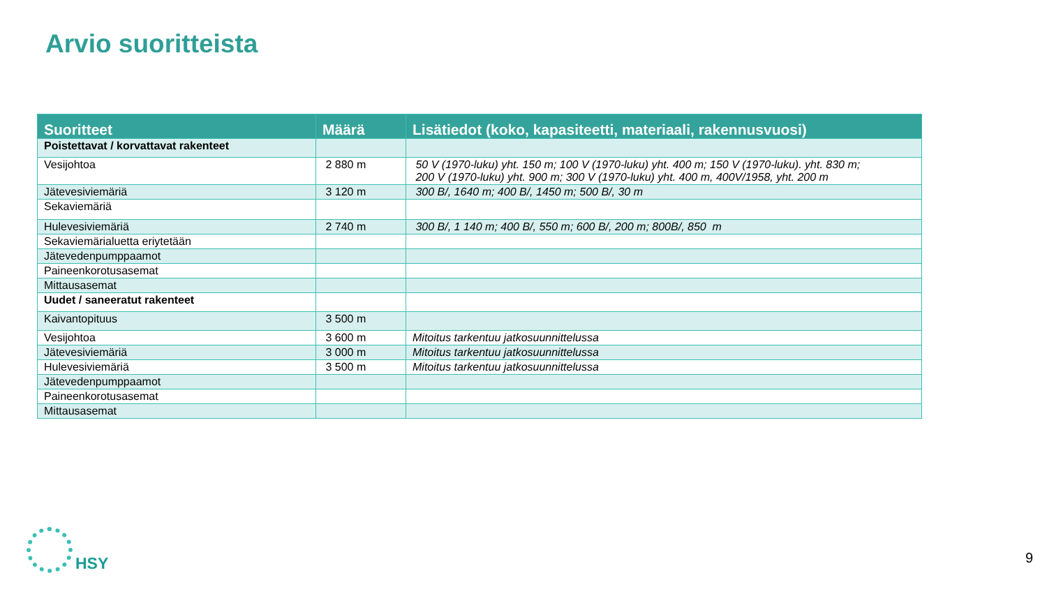Arvio suoritteista
| Suoritteet | Määrä | Lisätiedot (koko, kapasiteetti, materiaali, rakennusvuosi) |
| --- | --- | --- |
| Poistettavat / korvattavat rakenteet | | |
| Vesijohtoa | 2 880 m | 50 V (1970-luku) yht. 150 m; 100 V (1970-luku) yht. 400 m; 150 V (1970-luku). yht. 830 m; 200 V (1970-luku) yht. 900 m; 300 V (1970-luku) yht. 400 m, 400V/1958, yht. 200 m |
| Jätevesiviemäriä | 3 120 m | 300 B/, 1640 m; 400 B/, 1450 m; 500 B/, 30 m |
| Sekaviemäriä | | |
| Hulevesiviemäriä | 2 740 m | 300 B/, 1 140 m; 400 B/, 550 m; 600 B/, 200 m; 800B/, 850 m |
| Sekaviemärialuetta eriytetään | | |
| Jätevedenpumppaamot | | |
| Paineenkorotusasemat | | |
| Mittausasemat | | |
| Uudet / saneeratut rakenteet | | |
| Kaivantopituus | 3 500 m | |
| Vesijohtoa | 3 600 m | Mitoitus tarkentuu jatkosuunnittelussa |
| Jätevesiviemäriä | 3 000 m | Mitoitus tarkentuu jatkosuunnittelussa |
| Hulevesiviemäriä | 3 500 m | Mitoitus tarkentuu jatkosuunnittelussa |
| Jätevedenpumppaamot | | |
| Paineenkorotusasemat | | |
| Mittausasemat | | |
HSY
9